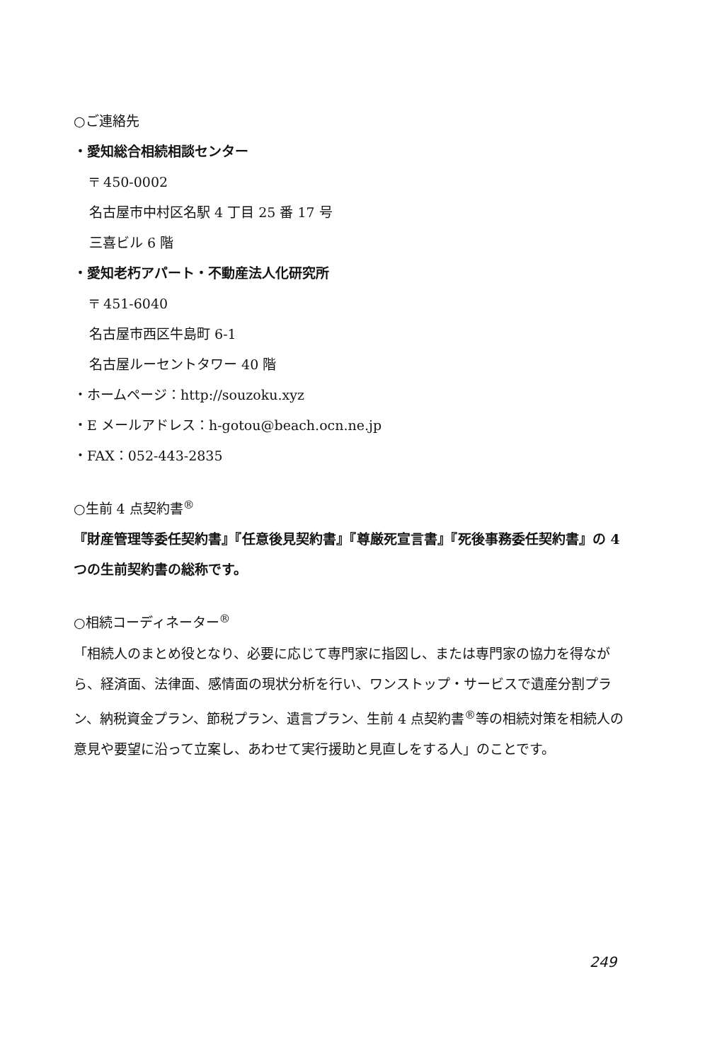○ご連絡先
・愛知総合相続相談センター
〒 450-0002
名古屋市中村区名駅 4 丁目 25 番 17 号
三喜ビル 6 階
・愛知老朽アパート・不動産法人化研究所
〒 451-6040
名古屋市西区牛島町 6-1
名古屋ルーセントタワー 40 階
・ホームページ：http://souzoku.xyz
・E メールアドレス：h-gotou@beach.ocn.ne.jp
・FAX：052-443-2835
○生前 4 点契約書<sup>®</sup>
『財産管理等委任契約書』『任意後見契約書』『尊厳死宣言書』『死後事務委任契約書』の 4 つの生前契約書の総称です。
○相続コーディネーター<sup>®</sup>
「相続人のまとめ役となり、必要に応じて専門家に指図し、または専門家の協力を得ながら、経済面、法律面、感情面の現状分析を行い、ワンストップ・サービスで遺産分割プラン、納税資金プラン、節税プラン、遺言プラン、生前 4 点契約書<sup>®</sup>等の相続対策を相続人の意見や要望に沿って立案し、あわせて実行援助と見直しをする人」のことです。
249